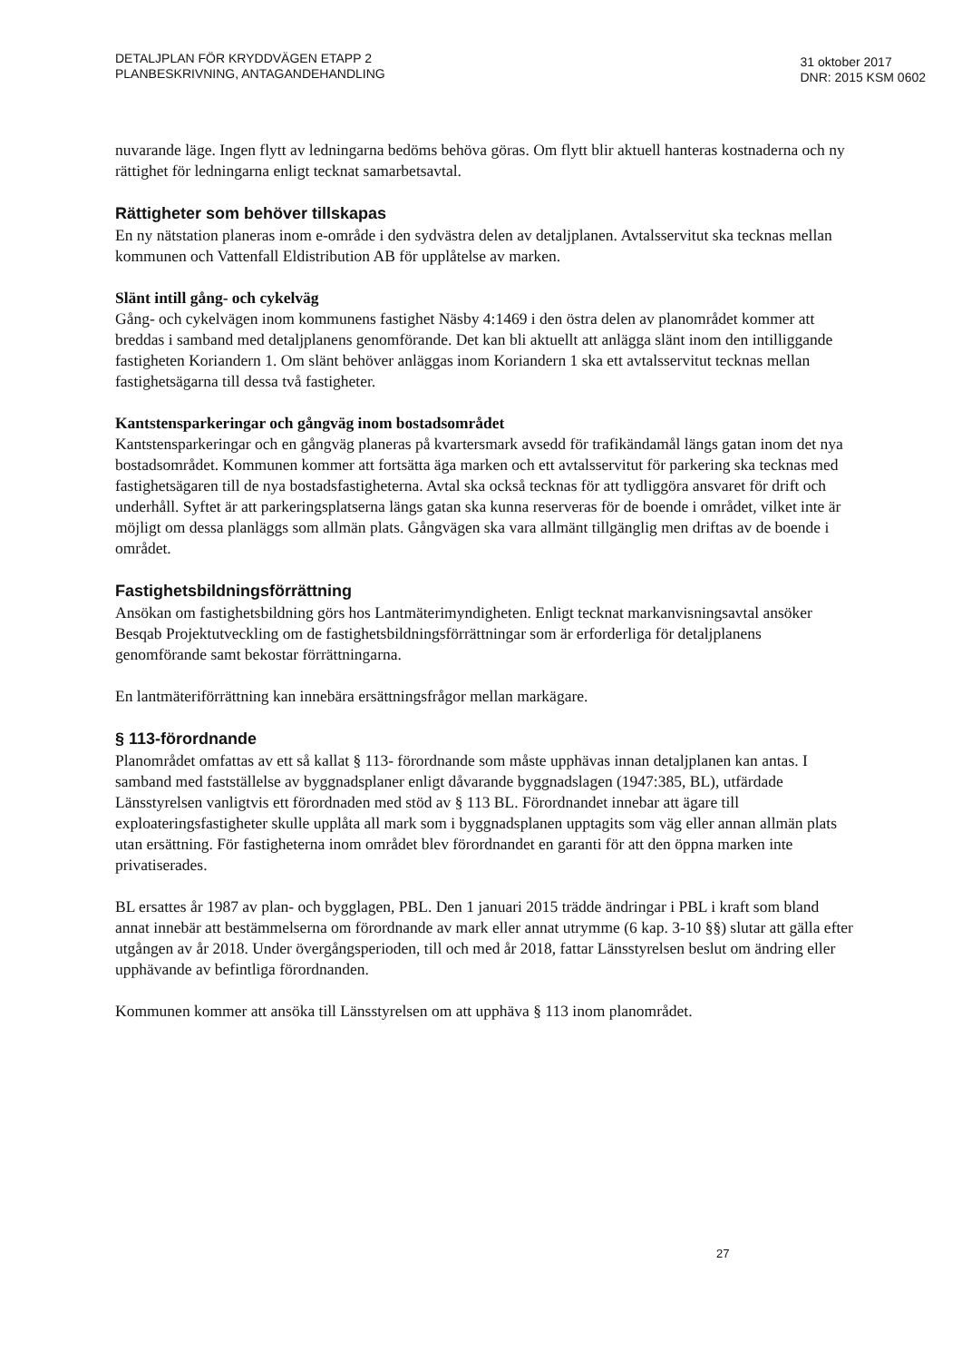DETALJPLAN FÖR KRYDDVÄGEN ETAPP 2
PLANBESKRIVNING, ANTAGANDEHANDLING
31 oktober 2017
DNR: 2015 KSM 0602
nuvarande läge. Ingen flytt av ledningarna bedöms behöva göras. Om flytt blir aktuell hanteras kostnaderna och ny rättighet för ledningarna enligt tecknat samarbetsavtal.
Rättigheter som behöver tillskapas
En ny nätstation planeras inom e-område i den sydvästra delen av detaljplanen. Avtalsservitut ska tecknas mellan kommunen och Vattenfall Eldistribution AB för upplåtelse av marken.
Slänt intill gång- och cykelväg
Gång- och cykelvägen inom kommunens fastighet Näsby 4:1469 i den östra delen av planområdet kommer att breddas i samband med detaljplanens genomförande. Det kan bli aktuellt att anlägga slänt inom den intilliggande fastigheten Koriandern 1. Om slänt behöver anläggas inom Koriandern 1 ska ett avtalsservitut tecknas mellan fastighetsägarna till dessa två fastigheter.
Kantstensparkeringar och gångväg inom bostadsområdet
Kantstensparkeringar och en gångväg planeras på kvartersmark avsedd för trafikändamål längs gatan inom det nya bostadsområdet. Kommunen kommer att fortsätta äga marken och ett avtalsservitut för parkering ska tecknas med fastighetsägaren till de nya bostadsfastigheterna. Avtal ska också tecknas för att tydliggöra ansvaret för drift och underhåll. Syftet är att parkeringsplatserna längs gatan ska kunna reserveras för de boende i området, vilket inte är möjligt om dessa planläggs som allmän plats. Gångvägen ska vara allmänt tillgänglig men driftas av de boende i området.
Fastighetsbildningsförrättning
Ansökan om fastighetsbildning görs hos Lantmäterimyndigheten. Enligt tecknat markanvisningsavtal ansöker Besqab Projektutveckling om de fastighetsbildningsförrättningar som är erforderliga för detaljplanens genomförande samt bekostar förrättningarna.
En lantmäteriförrättning kan innebära ersättningsfrågor mellan markägare.
§ 113-förordnande
Planområdet omfattas av ett så kallat § 113- förordnande som måste upphävas innan detaljplanen kan antas. I samband med fastställelse av byggnadsplaner enligt dåvarande byggnadslagen (1947:385, BL), utfärdade Länsstyrelsen vanligtvis ett förordnaden med stöd av § 113 BL. Förordnandet innebar att ägare till exploateringsfastigheter skulle upplåta all mark som i byggnadsplanen upptagits som väg eller annan allmän plats utan ersättning. För fastigheterna inom området blev förordnandet en garanti för att den öppna marken inte privatiserades.
BL ersattes år 1987 av plan- och bygglagen, PBL. Den 1 januari 2015 trädde ändringar i PBL i kraft som bland annat innebär att bestämmelserna om förordnande av mark eller annat utrymme (6 kap. 3-10 §§) slutar att gälla efter utgången av år 2018. Under övergångsperioden, till och med år 2018, fattar Länsstyrelsen beslut om ändring eller upphävande av befintliga förordnanden.
Kommunen kommer att ansöka till Länsstyrelsen om att upphäva § 113 inom planområdet.
27